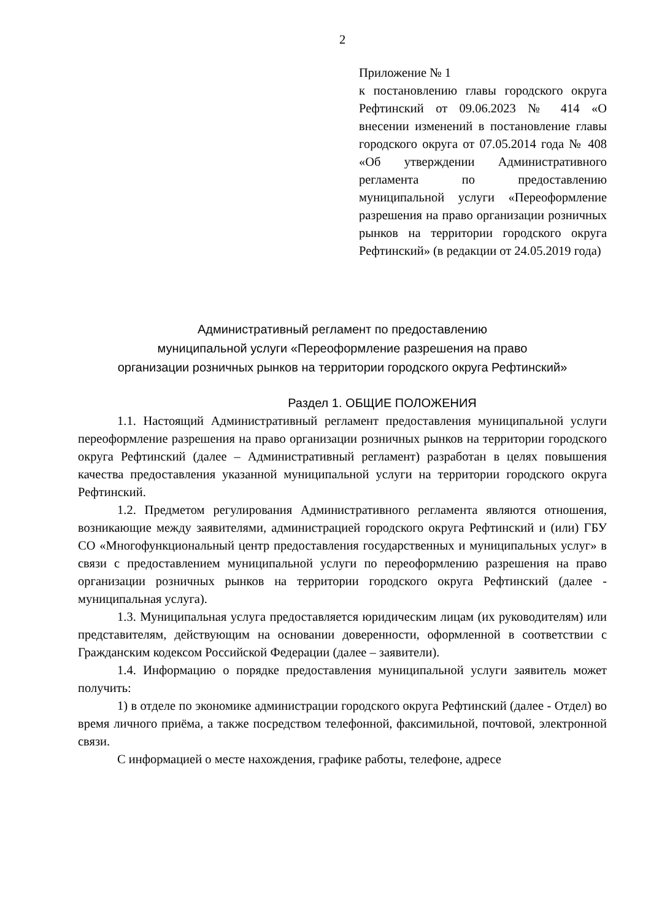2
Приложение № 1
к постановлению главы городского округа Рефтинский от 09.06.2023 № 414 «О внесении изменений в постановление главы городского округа от 07.05.2014 года № 408 «Об утверждении Административного регламента по предоставлению муниципальной услуги «Переоформление разрешения на право организации розничных рынков на территории городского округа Рефтинский» (в редакции от 24.05.2019 года)
Административный регламент по предоставлению
муниципальной услуги «Переоформление разрешения на право
организации розничных рынков на территории городского округа Рефтинский»
Раздел 1. ОБЩИЕ ПОЛОЖЕНИЯ
1.1. Настоящий Административный регламент предоставления муниципальной услуги переоформление разрешения на право организации розничных рынков на территории городского округа Рефтинский (далее – Административный регламент) разработан в целях повышения качества предоставления указанной муниципальной услуги на территории городского округа Рефтинский.
1.2. Предметом регулирования Административного регламента являются отношения, возникающие между заявителями, администрацией городского округа Рефтинский и (или) ГБУ СО «Многофункциональный центр предоставления государственных и муниципальных услуг» в связи с предоставлением муниципальной услуги по переоформлению разрешения на право организации розничных рынков на территории городского округа Рефтинский (далее - муниципальная услуга).
1.3. Муниципальная услуга предоставляется юридическим лицам (их руководителям) или представителям, действующим на основании доверенности, оформленной в соответствии с Гражданским кодексом Российской Федерации (далее – заявители).
1.4. Информацию о порядке предоставления муниципальной услуги заявитель может получить:
1) в отделе по экономике администрации городского округа Рефтинский (далее - Отдел) во время личного приёма, а также посредством телефонной, факсимильной, почтовой, электронной связи.
С информацией о месте нахождения, графике работы, телефоне, адресе